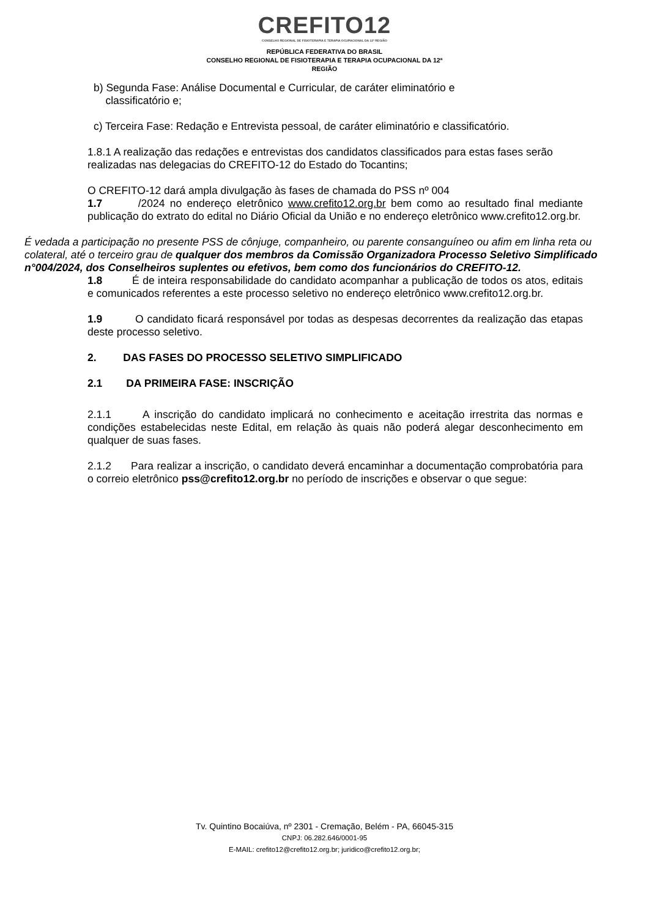CREFITO12
CONSELHO REGIONAL DE FISIOTERAPIA E TERAPIA OCUPACIONAL DA 12ª REGIÃO
REPÚBLICA FEDERATIVA DO BRASIL
CONSELHO REGIONAL DE FISIOTERAPIA E TERAPIA OCUPACIONAL DA 12ª
REGIÃO
b) Segunda Fase: Análise Documental e Curricular, de caráter eliminatório e
classificatório e;
c) Terceira Fase: Redação e Entrevista pessoal, de caráter eliminatório e classificatório.
1.8.1 A realização das redações e entrevistas dos candidatos classificados para estas fases serão realizadas nas delegacias do CREFITO-12 do Estado do Tocantins;
O CREFITO-12 dará ampla divulgação às fases de chamada do PSS nº 004
1.7 /2024 no endereço eletrônico www.crefito12.org.br bem como ao resultado final mediante publicação do extrato do edital no Diário Oficial da União e no endereço eletrônico www.crefito12.org.br.
É vedada a participação no presente PSS de cônjuge, companheiro, ou parente consanguíneo ou afim em linha reta ou colateral, até o terceiro grau de qualquer dos membros da Comissão Organizadora Processo Seletivo Simplificado n°004/2024, dos Conselheiros suplentes ou efetivos, bem como dos funcionários do CREFITO-12.
1.8 É de inteira responsabilidade do candidato acompanhar a publicação de todos os atos, editais e comunicados referentes a este processo seletivo no endereço eletrônico www.crefito12.org.br.
1.9 O candidato ficará responsável por todas as despesas decorrentes da realização das etapas deste processo seletivo.
2. DAS FASES DO PROCESSO SELETIVO SIMPLIFICADO
2.1 DA PRIMEIRA FASE: INSCRIÇÃO
2.1.1 A inscrição do candidato implicará no conhecimento e aceitação irrestrita das normas e condições estabelecidas neste Edital, em relação às quais não poderá alegar desconhecimento em qualquer de suas fases.
2.1.2 Para realizar a inscrição, o candidato deverá encaminhar a documentação comprobatória para o correio eletrônico pss@crefito12.org.br no período de inscrições e observar o que segue:
Tv. Quintino Bocaiúva, nº 2301 - Cremação, Belém - PA, 66045-315
CNPJ: 06.282.646/0001-95
E-MAIL: crefito12@crefito12.org.br; juridico@crefito12.org.br;